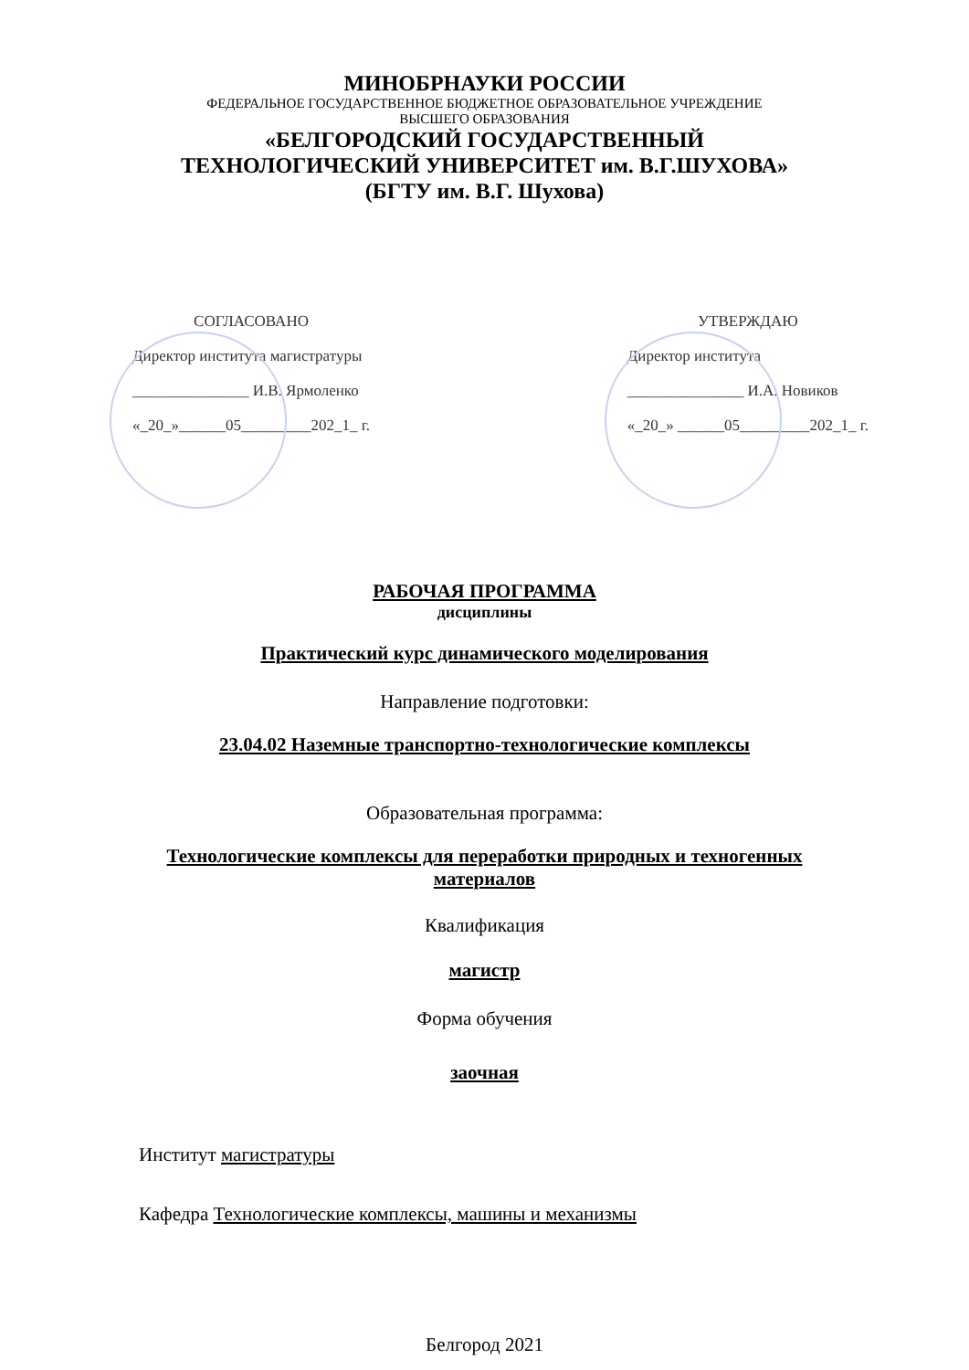МИНОБРНАУКИ РОССИИ
ФЕДЕРАЛЬНОЕ ГОСУДАРСТВЕННОЕ БЮДЖЕТНОЕ ОБРАЗОВАТЕЛЬНОЕ УЧРЕЖДЕНИЕ
ВЫСШЕГО ОБРАЗОВАНИЯ
«БЕЛГОРОДСКИЙ ГОСУДАРСТВЕННЫЙ
ТЕХНОЛОГИЧЕСКИЙ УНИВЕРСИТЕТ им. В.Г.ШУХОВА»
(БГТУ им. В.Г. Шухова)
СОГЛАСОВАНО
Директор института магистратуры
_______________ И.В. Ярмоленко
«_20_»______05_________202_1_ г.
УТВЕРЖДАЮ
Директор института
_______________ И.А. Новиков
«_20_» ______05_________202_1_ г.
РАБОЧАЯ ПРОГРАММА
дисциплины
Практический курс динамического моделирования
Направление подготовки:
23.04.02 Наземные транспортно-технологические комплексы
Образовательная программа:
Технологические комплексы для переработки природных и техногенных
материалов
Квалификация
магистр
Форма обучения
заочная
Институт магистратуры
Кафедра Технологические комплексы, машины и механизмы
Белгород 2021